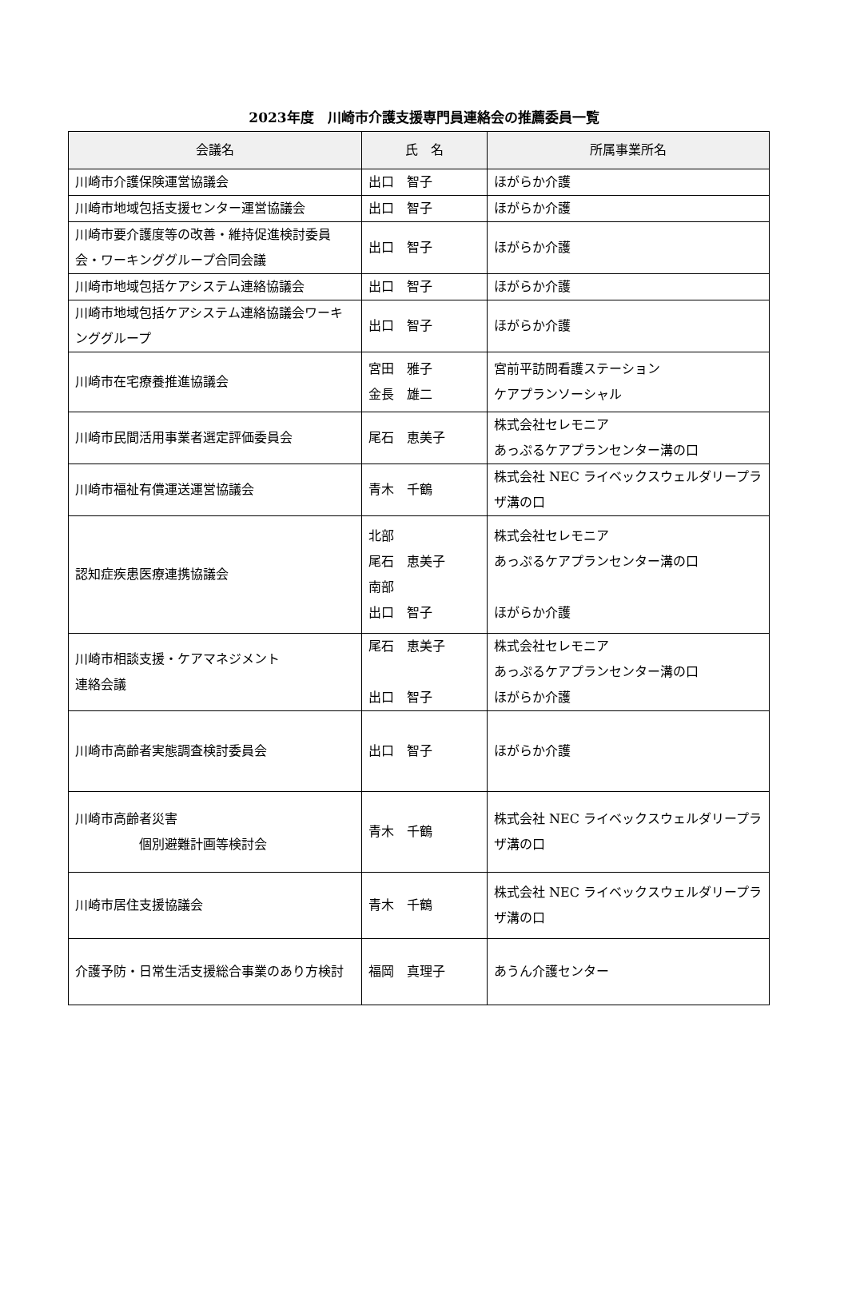2023年度　川崎市介護支援専門員連絡会の推薦委員一覧
| 会議名 | 氏 名 | 所属事業所名 |
| --- | --- | --- |
| 川崎市介護保険運営協議会 | 出口 智子 | ほがらか介護 |
| 川崎市地域包括支援センター運営協議会 | 出口 智子 | ほがらか介護 |
| 川崎市要介護度等の改善・維持促進検討委員会・ワーキンググループ合同会議 | 出口 智子 | ほがらか介護 |
| 川崎市地域包括ケアシステム連絡協議会 | 出口 智子 | ほがらか介護 |
| 川崎市地域包括ケアシステム連絡協議会ワーキンググループ | 出口 智子 | ほがらか介護 |
| 川崎市在宅療養推進協議会 | 宮田 雅子 金長 雄二 | 宮前平訪問看護ステーション ケアプランソーシャル |
| 川崎市民間活用事業者選定評価委員会 | 尾石 恵美子 | 株式会社セレモニア あっぷるケアプランセンター溝の口 |
| 川崎市福祉有償運送運営協議会 | 青木 千鶴 | 株式会社 NEC ライベックスウェルダリープラザ溝の口 |
| 認知症疾患医療連携協議会 | 北部 尾石 恵美子 南部 出口 智子 | 株式会社セレモニア あっぷるケアプランセンター溝の口 ほがらか介護 |
| 川崎市相談支援・ケアマネジメント 連絡会議 | 尾石 恵美子 出口 智子 | 株式会社セレモニア あっぷるケアプランセンター溝の口 ほがらか介護 |
| 川崎市高齢者実態調査検討委員会 | 出口 智子 | ほがらか介護 |
| 川崎市高齢者災害 個別避難計画等検討会 | 青木 千鶴 | 株式会社 NEC ライベックスウェルダリープラザ溝の口 |
| 川崎市居住支援協議会 | 青木 千鶴 | 株式会社 NEC ライベックスウェルダリープラザ溝の口 |
| 介護予防・日常生活支援総合事業のあり方検討 | 福岡 真理子 | あうん介護センター |